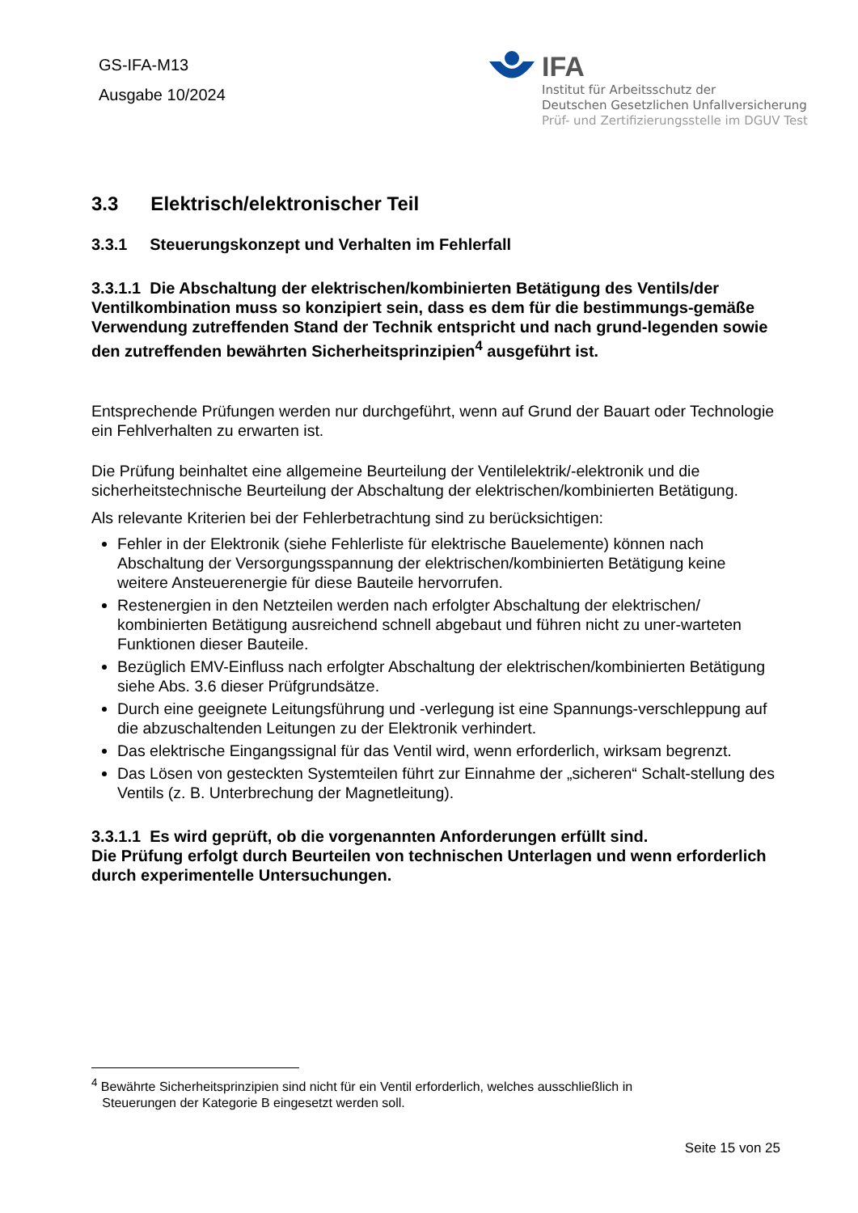GS-IFA-M13
Ausgabe 10/2024
IFA
Institut für Arbeitsschutz der
Deutschen Gesetzlichen Unfallversicherung
Prüf- und Zertifizierungsstelle im DGUV Test
3.3 Elektrisch/elektronischer Teil
3.3.1 Steuerungskonzept und Verhalten im Fehlerfall
3.3.1.1 Die Abschaltung der elektrischen/kombinierten Betätigung des Ventils/der Ventilkombination muss so konzipiert sein, dass es dem für die bestimmungs-gemäße Verwendung zutreffenden Stand der Technik entspricht und nach grund-legenden sowie den zutreffenden bewährten Sicherheitsprinzipien<sup>4</sup> ausgeführt ist.
Entsprechende Prüfungen werden nur durchgeführt, wenn auf Grund der Bauart oder Technologie ein Fehlverhalten zu erwarten ist.
Die Prüfung beinhaltet eine allgemeine Beurteilung der Ventilelektrik/-elektronik und die sicherheitstechnische Beurteilung der Abschaltung der elektrischen/kombinierten Betätigung.
Als relevante Kriterien bei der Fehlerbetrachtung sind zu berücksichtigen:
Fehler in der Elektronik (siehe Fehlerliste für elektrische Bauelemente) können nach Abschaltung der Versorgungsspannung der elektrischen/kombinierten Betätigung keine weitere Ansteuerenergie für diese Bauteile hervorrufen.
Restenergien in den Netzteilen werden nach erfolgter Abschaltung der elektrischen/ kombinierten Betätigung ausreichend schnell abgebaut und führen nicht zu uner-warteten Funktionen dieser Bauteile.
Bezüglich EMV-Einfluss nach erfolgter Abschaltung der elektrischen/kombinierten Betätigung siehe Abs. 3.6 dieser Prüfgrundsätze.
Durch eine geeignete Leitungsführung und -verlegung ist eine Spannungs-verschleppung auf die abzuschaltenden Leitungen zu der Elektronik verhindert.
Das elektrische Eingangssignal für das Ventil wird, wenn erforderlich, wirksam begrenzt.
Das Lösen von gesteckten Systemteilen führt zur Einnahme der „sicheren“ Schalt-stellung des Ventils (z. B. Unterbrechung der Magnetleitung).
3.3.1.1 Es wird geprüft, ob die vorgenannten Anforderungen erfüllt sind.
Die Prüfung erfolgt durch Beurteilen von technischen Unterlagen und wenn erforderlich durch experimentelle Untersuchungen.
<sup>4</sup> Bewährte Sicherheitsprinzipien sind nicht für ein Ventil erforderlich, welches ausschließlich in
Steuerungen der Kategorie B eingesetzt werden soll.
Seite 15 von 25